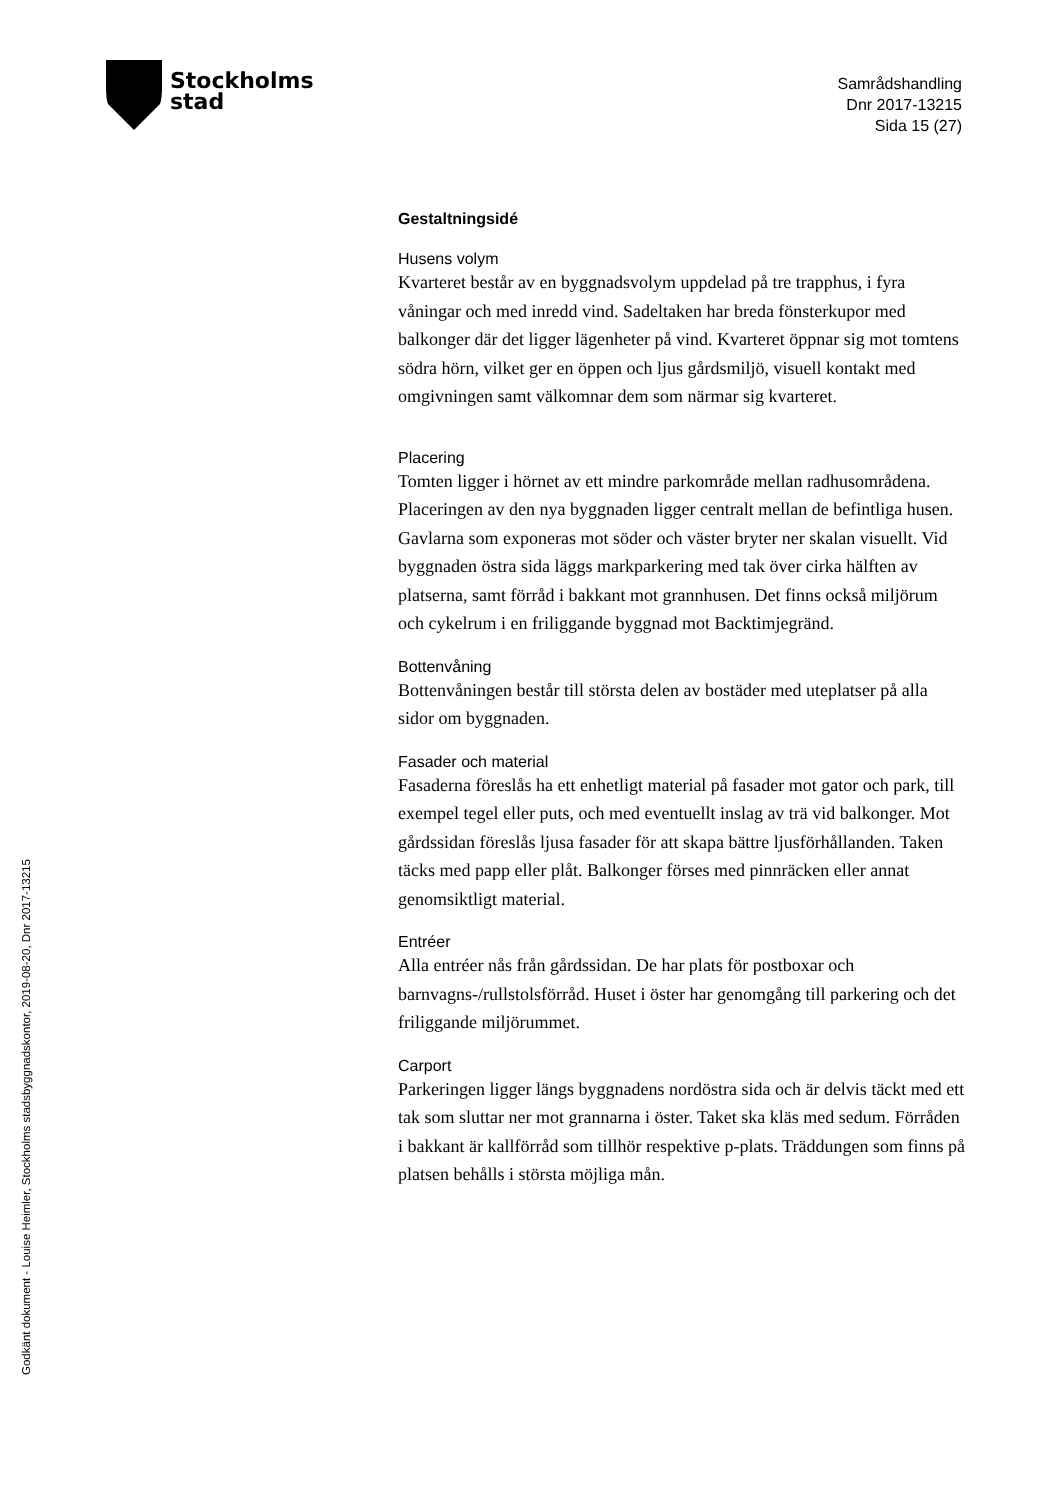Stockholms
stad
Samrådshandling
Dnr 2017-13215
Sida 15 (27)
Gestaltningsidé
Husens volym
Kvarteret består av en byggnadsvolym uppdelad på tre trapphus, i fyra våningar och med inredd vind. Sadeltaken har breda fönsterkupor med balkonger där det ligger lägenheter på vind. Kvarteret öppnar sig mot tomtens södra hörn, vilket ger en öppen och ljus gårdsmiljö, visuell kontakt med omgivningen samt välkomnar dem som närmar sig kvarteret.
Placering
Tomten ligger i hörnet av ett mindre parkområde mellan radhusområdena. Placeringen av den nya byggnaden ligger centralt mellan de befintliga husen. Gavlarna som exponeras mot söder och väster bryter ner skalan visuellt. Vid byggnaden östra sida läggs markparkering med tak över cirka hälften av platserna, samt förråd i bakkant mot grannhusen. Det finns också miljörum och cykelrum i en friliggande byggnad mot Backtimjegränd.
Bottenvåning
Bottenvåningen består till största delen av bostäder med uteplatser på alla sidor om byggnaden.
Fasader och material
Fasaderna föreslås ha ett enhetligt material på fasader mot gator och park, till exempel tegel eller puts, och med eventuellt inslag av trä vid balkonger. Mot gårdssidan föreslås ljusa fasader för att skapa bättre ljusförhållanden. Taken täcks med papp eller plåt. Balkonger förses med pinnräcken eller annat genomsiktligt material.
Entréer
Alla entréer nås från gårdssidan. De har plats för postboxar och barnvagns-/rullstolsförråd. Huset i öster har genomgång till parkering och det friliggande miljörummet.
Carport
Parkeringen ligger längs byggnadens nordöstra sida och är delvis täckt med ett tak som sluttar ner mot grannarna i öster. Taket ska kläs med sedum. Förråden i bakkant är kallförråd som tillhör respektive p-plats. Träddungen som finns på platsen behålls i största möjliga mån.
Godkänt dokument - Louise Heimler, Stockholms stadsbyggnadskontor, 2019-08-20, Dnr 2017-13215